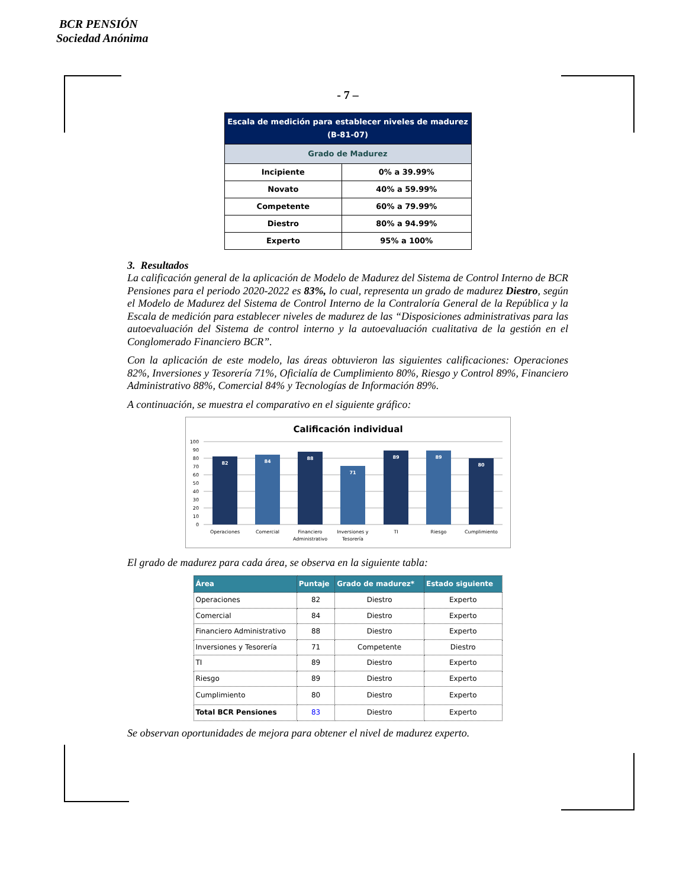BCR PENSIÓN
Sociedad Anónima
- 7 –
| Escala de medición para establecer niveles de madurez (B-81-07) | |
| Grado de Madurez | |
| Incipiente | 0% a 39.99% |
| Novato | 40% a 59.99% |
| Competente | 60% a 79.99% |
| Diestro | 80% a 94.99% |
| Experto | 95% a 100% |
3. Resultados
La calificación general de la aplicación de Modelo de Madurez del Sistema de Control Interno de BCR Pensiones para el periodo 2020-2022 es 83%, lo cual, representa un grado de madurez Diestro, según el Modelo de Madurez del Sistema de Control Interno de la Contraloría General de la República y la Escala de medición para establecer niveles de madurez de las “Disposiciones administrativas para las autoevaluación del Sistema de control interno y la autoevaluación cualitativa de la gestión en el Conglomerado Financiero BCR”.
Con la aplicación de este modelo, las áreas obtuvieron las siguientes calificaciones: Operaciones 82%, Inversiones y Tesorería 71%, Oficialía de Cumplimiento 80%, Riesgo y Control 89%, Financiero Administrativo 88%, Comercial 84% y Tecnologías de Información 89%.
A continuación, se muestra el comparativo en el siguiente gráfico:
Calificación individual
100
90
80
70
60
50
40
30
20
10
0
82
84
88
71
89
89
80
Operaciones
Comercial
Financiero
Administrativo
Inversiones y
Tesorería
TI
Riesgo
Cumplimiento
El grado de madurez para cada área, se observa en la siguiente tabla:
| Área | Puntaje | Grado de madurez* | Estado siguiente |
| --- | --- | --- | --- |
| Operaciones | 82 | Diestro | Experto |
| Comercial | 84 | Diestro | Experto |
| Financiero Administrativo | 88 | Diestro | Experto |
| Inversiones y Tesorería | 71 | Competente | Diestro |
| TI | 89 | Diestro | Experto |
| Riesgo | 89 | Diestro | Experto |
| Cumplimiento | 80 | Diestro | Experto |
| Total BCR Pensiones | 83 | Diestro | Experto |
Se observan oportunidades de mejora para obtener el nivel de madurez experto.